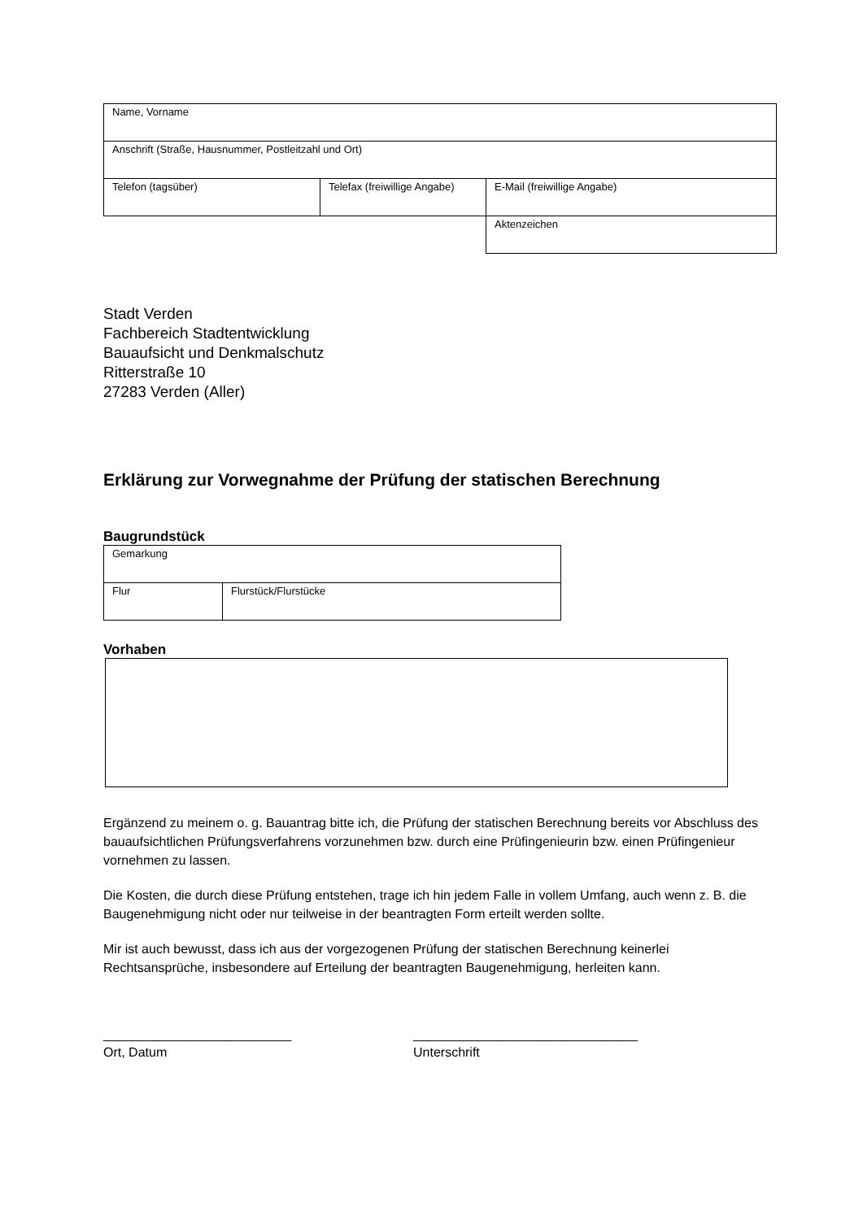| Name, Vorname | | |
| Anschrift (Straße, Hausnummer, Postleitzahl und Ort) | | |
| Telefon (tagsüber) | Telefax (freiwillige Angabe) | E-Mail (freiwillige Angabe) |
| | | Aktenzeichen |
Stadt Verden
Fachbereich Stadtentwicklung
Bauaufsicht und Denkmalschutz
Ritterstraße 10
27283 Verden (Aller)
Erklärung zur Vorwegnahme der Prüfung der statischen Berechnung
Baugrundstück
| Gemarkung | |
| Flur | Flurstück/Flurstücke |
Vorhaben
Ergänzend zu meinem o. g. Bauantrag bitte ich, die Prüfung der statischen Berechnung bereits vor Abschluss des bauaufsichtlichen Prüfungsverfahrens vorzunehmen bzw. durch eine Prüfingenieurin bzw. einen Prüfingenieur vornehmen zu lassen.
Die Kosten, die durch diese Prüfung entstehen, trage ich hin jedem Falle in vollem Umfang, auch wenn z. B. die Baugenehmigung nicht oder nur teilweise in der beantragten Form erteilt werden sollte.
Mir ist auch bewusst, dass ich aus der vorgezogenen Prüfung der statischen Berechnung keinerlei Rechtsansprüche, insbesondere auf Erteilung der beantragten Baugenehmigung, herleiten kann.
__________________________
Ort, Datum
_______________________________
Unterschrift